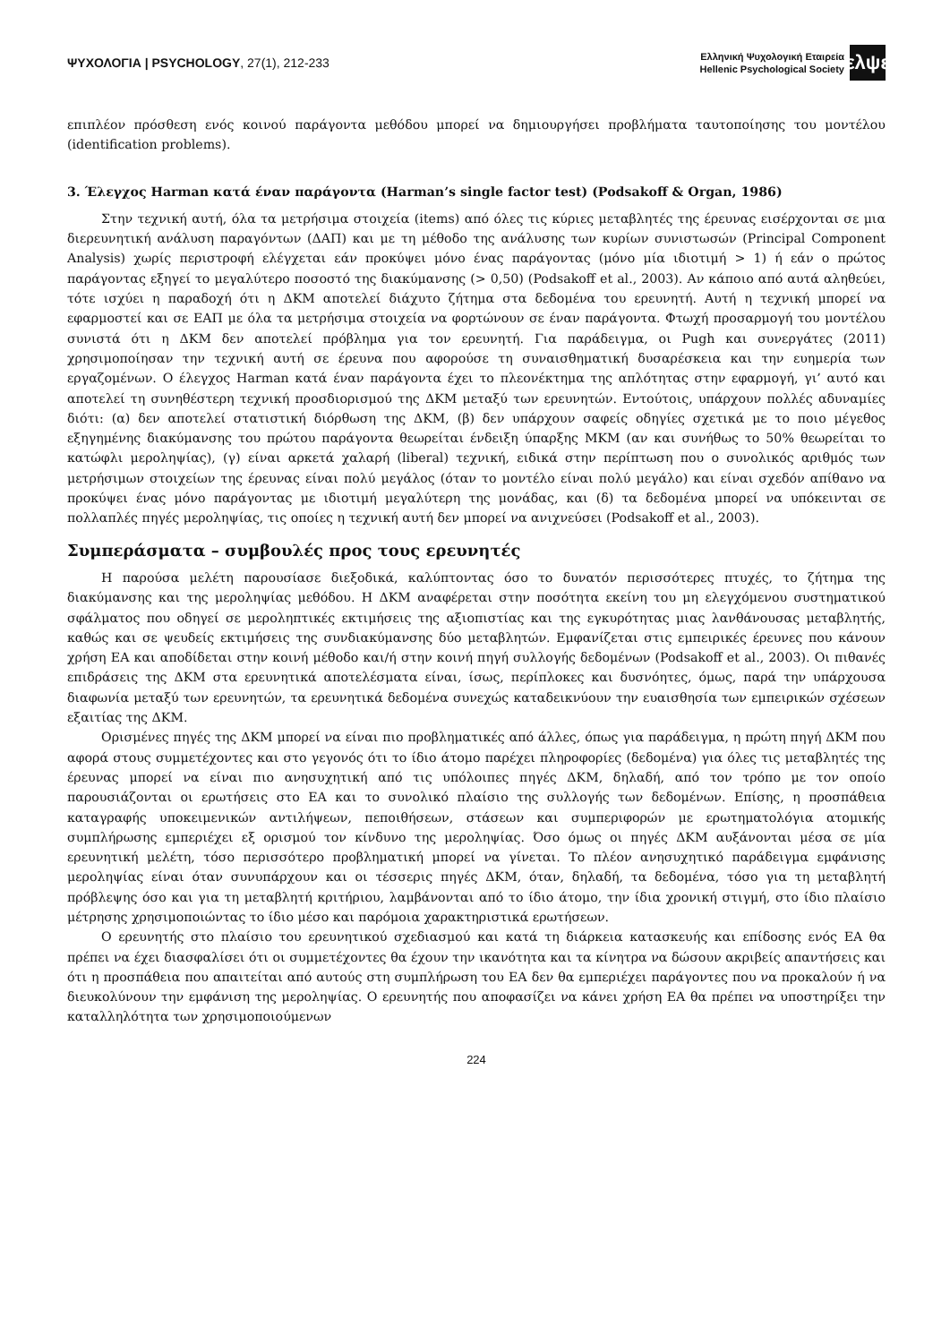ΨΥΧΟΛΟΓΙΑ | PSYCHOLOGY, 27(1), 212-233
Ελληνική Ψυχολογική Εταιρεία
Hellenic Psychological Society
ελψε
επιπλέον πρόσθεση ενός κοινού παράγοντα μεθόδου μπορεί να δημιουργήσει προβλήματα ταυτοποίησης του μοντέλου (identification problems).
3. Έλεγχος Harman κατά έναν παράγοντα (Harman’s single factor test) (Podsakoff & Organ, 1986)
Στην τεχνική αυτή, όλα τα μετρήσιμα στοιχεία (items) από όλες τις κύριες μεταβλητές της έρευνας εισέρχονται σε μια διερευνητική ανάλυση παραγόντων (ΔΑΠ) και με τη μέθοδο της ανάλυσης των κυρίων συνιστωσών (Principal Component Analysis) χωρίς περιστροφή ελέγχεται εάν προκύψει μόνο ένας παράγοντας (μόνο μία ιδιοτιμή > 1) ή εάν ο πρώτος παράγοντας εξηγεί το μεγαλύτερο ποσοστό της διακύμανσης (> 0,50) (Podsakoff et al., 2003). Αν κάποιο από αυτά αληθεύει, τότε ισχύει η παραδοχή ότι η ΔΚΜ αποτελεί διάχυτο ζήτημα στα δεδομένα του ερευνητή. Αυτή η τεχνική μπορεί να εφαρμοστεί και σε ΕΑΠ με όλα τα μετρήσιμα στοιχεία να φορτώνουν σε έναν παράγοντα. Φτωχή προσαρμογή του μοντέλου συνιστά ότι η ΔΚΜ δεν αποτελεί πρόβλημα για τον ερευνητή. Για παράδειγμα, οι Pugh και συνεργάτες (2011) χρησιμοποίησαν την τεχνική αυτή σε έρευνα που αφορούσε τη συναισθηματική δυσαρέσκεια και την ευημερία των εργαζομένων. Ο έλεγχος Harman κατά έναν παράγοντα έχει το πλεονέκτημα της απλότητας στην εφαρμογή, γι’ αυτό και αποτελεί τη συνηθέστερη τεχνική προσδιορισμού της ΔΚΜ μεταξύ των ερευνητών. Εντούτοις, υπάρχουν πολλές αδυναμίες διότι: (α) δεν αποτελεί στατιστική διόρθωση της ΔΚΜ, (β) δεν υπάρχουν σαφείς οδηγίες σχετικά με το ποιο μέγεθος εξηγημένης διακύμανσης του πρώτου παράγοντα θεωρείται ένδειξη ύπαρξης ΜΚΜ (αν και συνήθως το 50% θεωρείται το κατώφλι μεροληψίας), (γ) είναι αρκετά χαλαρή (liberal) τεχνική, ειδικά στην περίπτωση που ο συνολικός αριθμός των μετρήσιμων στοιχείων της έρευνας είναι πολύ μεγάλος (όταν το μοντέλο είναι πολύ μεγάλο) και είναι σχεδόν απίθανο να προκύψει ένας μόνο παράγοντας με ιδιοτιμή μεγαλύτερη της μονάδας, και (δ) τα δεδομένα μπορεί να υπόκεινται σε πολλαπλές πηγές μεροληψίας, τις οποίες η τεχνική αυτή δεν μπορεί να ανιχνεύσει (Podsakoff et al., 2003).
Συμπεράσματα – συμβουλές προς τους ερευνητές
Η παρούσα μελέτη παρουσίασε διεξοδικά, καλύπτοντας όσο το δυνατόν περισσότερες πτυχές, το ζήτημα της διακύμανσης και της μεροληψίας μεθόδου. Η ΔΚΜ αναφέρεται στην ποσότητα εκείνη του μη ελεγχόμενου συστηματικού σφάλματος που οδηγεί σε μεροληπτικές εκτιμήσεις της αξιοπιστίας και της εγκυρότητας μιας λανθάνουσας μεταβλητής, καθώς και σε ψευδείς εκτιμήσεις της συνδιακύμανσης δύο μεταβλητών. Εμφανίζεται στις εμπειρικές έρευνες που κάνουν χρήση ΕΑ και αποδίδεται στην κοινή μέθοδο και/ή στην κοινή πηγή συλλογής δεδομένων (Podsakoff et al., 2003). Οι πιθανές επιδράσεις της ΔΚΜ στα ερευνητικά αποτελέσματα είναι, ίσως, περίπλοκες και δυσνόητες, όμως, παρά την υπάρχουσα διαφωνία μεταξύ των ερευνητών, τα ερευνητικά δεδομένα συνεχώς καταδεικνύουν την ευαισθησία των εμπειρικών σχέσεων εξαιτίας της ΔΚΜ.
Ορισμένες πηγές της ΔΚΜ μπορεί να είναι πιο προβληματικές από άλλες, όπως για παράδειγμα, η πρώτη πηγή ΔΚΜ που αφορά στους συμμετέχοντες και στο γεγονός ότι το ίδιο άτομο παρέχει πληροφορίες (δεδομένα) για όλες τις μεταβλητές της έρευνας μπορεί να είναι πιο ανησυχητική από τις υπόλοιπες πηγές ΔΚΜ, δηλαδή, από τον τρόπο με τον οποίο παρουσιάζονται οι ερωτήσεις στο ΕΑ και το συνολικό πλαίσιο της συλλογής των δεδομένων. Επίσης, η προσπάθεια καταγραφής υποκειμενικών αντιλήψεων, πεποιθήσεων, στάσεων και συμπεριφορών με ερωτηματολόγια ατομικής συμπλήρωσης εμπεριέχει εξ ορισμού τον κίνδυνο της μεροληψίας. Όσο όμως οι πηγές ΔΚΜ αυξάνονται μέσα σε μία ερευνητική μελέτη, τόσο περισσότερο προβληματική μπορεί να γίνεται. Το πλέον ανησυχητικό παράδειγμα εμφάνισης μεροληψίας είναι όταν συνυπάρχουν και οι τέσσερις πηγές ΔΚΜ, όταν, δηλαδή, τα δεδομένα, τόσο για τη μεταβλητή πρόβλεψης όσο και για τη μεταβλητή κριτήριου, λαμβάνονται από το ίδιο άτομο, την ίδια χρονική στιγμή, στο ίδιο πλαίσιο μέτρησης χρησιμοποιώντας το ίδιο μέσο και παρόμοια χαρακτηριστικά ερωτήσεων.
Ο ερευνητής στο πλαίσιο του ερευνητικού σχεδιασμού και κατά τη διάρκεια κατασκευής και επίδοσης ενός ΕΑ θα πρέπει να έχει διασφαλίσει ότι οι συμμετέχοντες θα έχουν την ικανότητα και τα κίνητρα να δώσουν ακριβείς απαντήσεις και ότι η προσπάθεια που απαιτείται από αυτούς στη συμπλήρωση του ΕΑ δεν θα εμπεριέχει παράγοντες που να προκαλούν ή να διευκολύνουν την εμφάνιση της μεροληψίας. Ο ερευνητής που αποφασίζει να κάνει χρήση ΕΑ θα πρέπει να υποστηρίξει την καταλληλότητα των χρησιμοποιούμενων
224